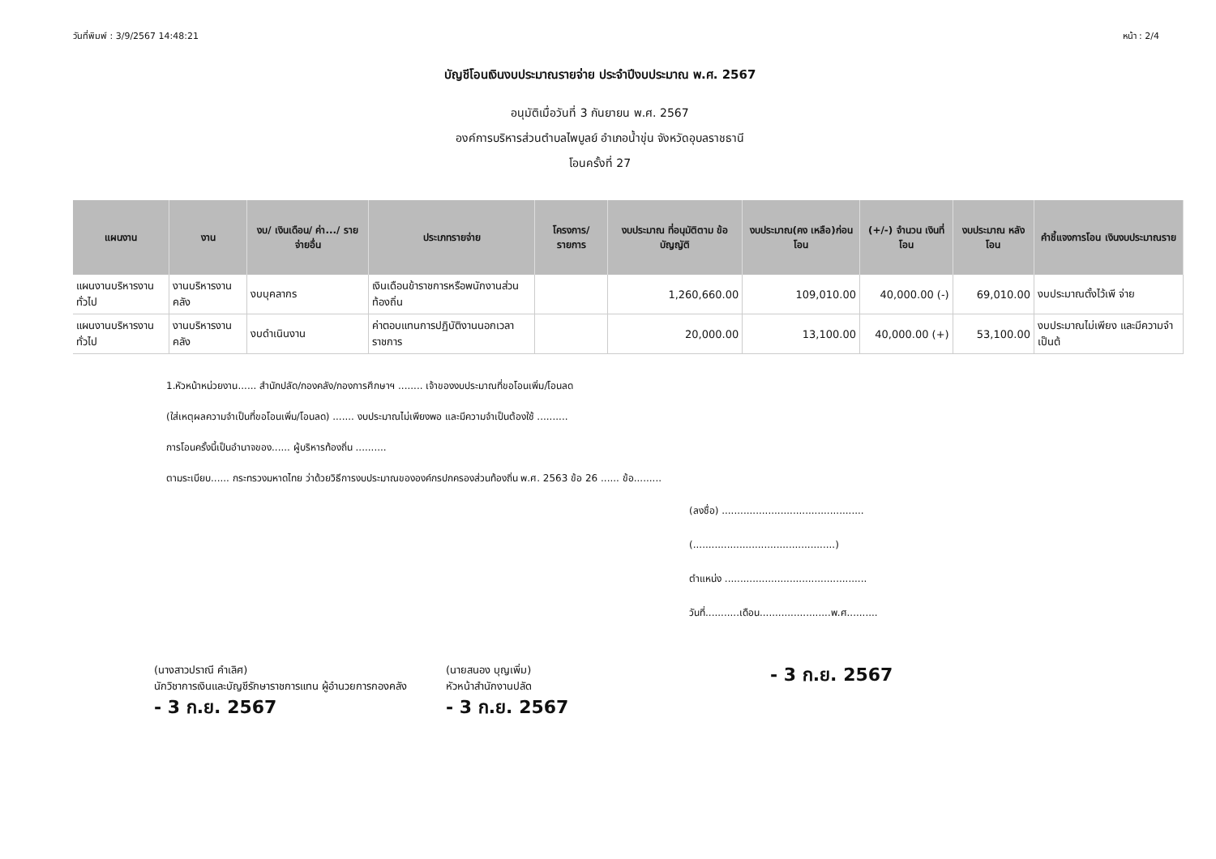วันที่พิมพ์ : 3/9/2567 14:48:21 หน้า : 2/4
บัญชีโอนเงินงบประมาณรายจ่าย ประจำปีงบประมาณ พ.ศ. 2567
อนุมัติเมื่อวันที่ 3 กันยายน พ.ศ. 2567
องค์การบริหารส่วนตำบลไพบูลย์ อำเภอน้ำขุ่น จังหวัดอุบลราชธานี
โอนครั้งที่ 27
| แผนงาน | งาน | งบ/ เงินเดือน/ ค่า.../ รายจ่ายอื่น | ประเภทรายจ่าย | โครงการ/ รายการ | งบประมาณ ที่อนุมัติตาม ข้อบัญญัติ | งบประมาณ(คง เหลือ)ก่อนโอน | (+/-) จำนวน เงินที่โอน | งบประมาณ หลังโอน | คำชี้แจงการโอน เงินงบประมาณราย |
| --- | --- | --- | --- | --- | --- | --- | --- | --- | --- |
| แผนงานบริหารงานทั่วไป | งานบริหารงานคลัง | งบบุคลากร | เงินเดือนข้าราชการหรือพนักงานส่วนท้องถิ่น | | 1,260,660.00 | 109,010.00 | 40,000.00 (-) | 69,010.00 | งบประมาณตั้งไว้เพี จ่าย |
| แผนงานบริหารงานทั่วไป | งานบริหารงานคลัง | งบดำเนินงาน | ค่าตอบแทนการปฏิบัติงานนอกเวลาราชการ | | 20,000.00 | 13,100.00 | 40,000.00 (+) | 53,100.00 | งบประมาณไม่เพียง และมีความจำเป็นต้ |
1.หัวหน้าหน่วยงาน...... สำนักปลัด/กองคลัง/กองการศึกษาฯ ........ เจ้าของงบประมาณที่ขอโอนเพิ่ม/โอนลด
(ใส่เหตุผลความจำเป็นที่ขอโอนเพิ่ม/โอนลด) ....... งบประมาณไม่เพียงพอ และมีความจำเป็นต้องใช้ ..........
การโอนครั้งนี้เป็นอำนาจของ...... ผู้บริหารท้องถิ่น ..........
ตามระเบียบ...... กระทรวงมหาดไทย ว่าด้วยวิธีการงบประมาณขององค์กรปกครองส่วนท้องถิ่น พ.ศ. 2563 ข้อ 26 ...... ข้อ.........
(ลงชื่อ) ..............................................
(..............................................)
ตำแหน่ง ..............................................
วันที่...........เดือน.......................พ.ศ..........
(นางสาวปราณี คำเลิศ)
นักวิชาการเงินและบัญชีรักษาราชการแทน ผู้อำนวยการกองคลัง
- 3 ก.ย. 2567
(นายสนอง บุญเพิ่ม)
หัวหน้าสำนักงานปลัด
- 3 ก.ย. 2567
- 3 ก.ย. 2567